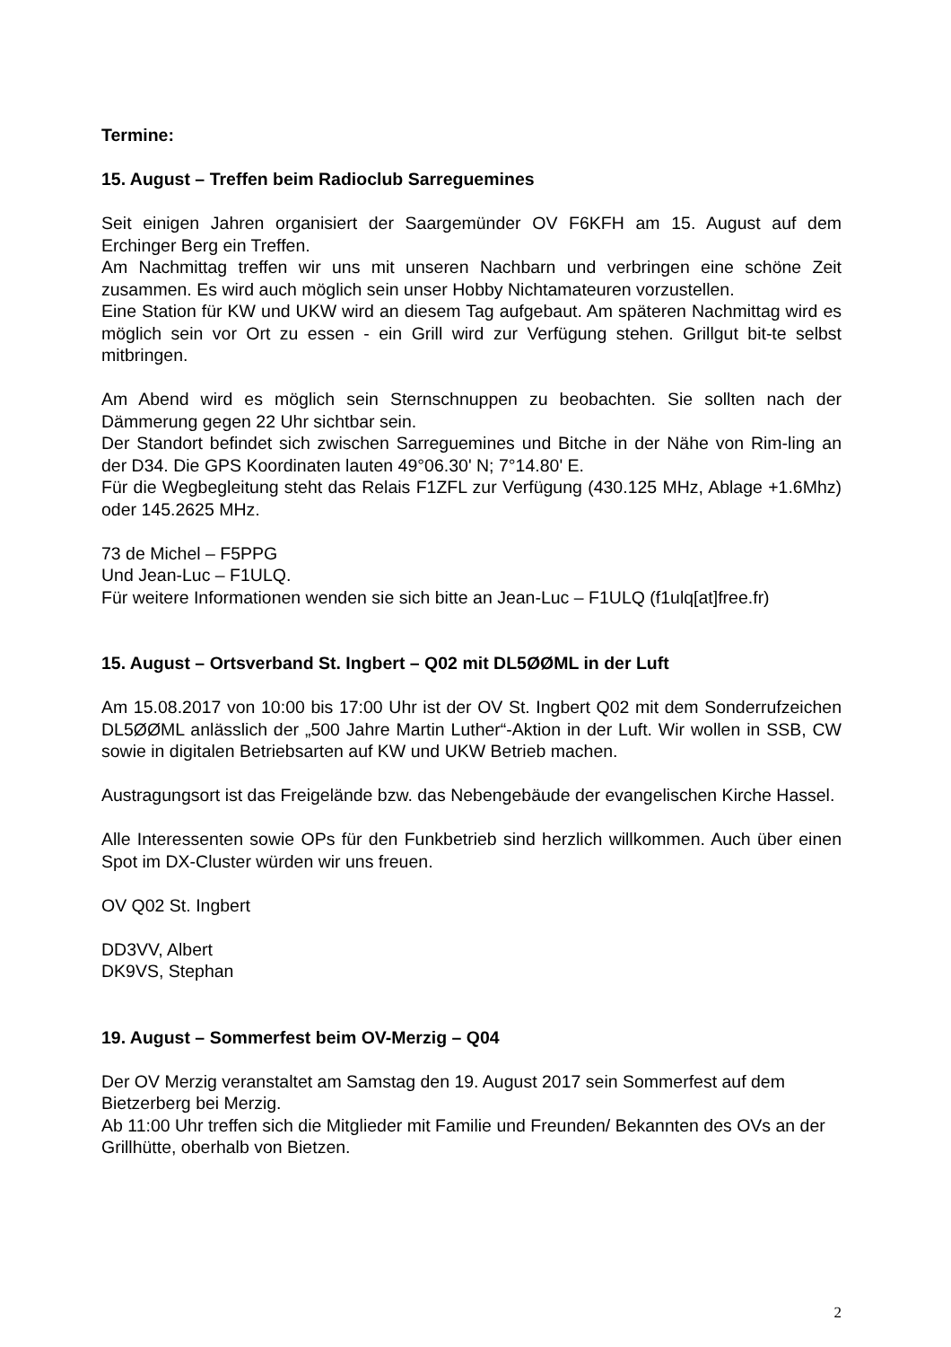Termine:
15. August – Treffen beim Radioclub Sarreguemines
Seit einigen Jahren organisiert der Saargemünder OV F6KFH am 15. August auf dem Erchinger Berg ein Treffen.
Am Nachmittag treffen wir uns mit unseren Nachbarn und verbringen eine schöne Zeit zusammen. Es wird auch möglich sein unser Hobby Nichtamateuren vorzustellen.
Eine Station für KW und UKW wird an diesem Tag aufgebaut. Am späteren Nachmittag wird es möglich sein vor Ort zu essen - ein Grill wird zur Verfügung stehen. Grillgut bit-te selbst mitbringen.
Am Abend wird es möglich sein Sternschnuppen zu beobachten. Sie sollten nach der Dämmerung gegen 22 Uhr sichtbar sein.
Der Standort befindet sich zwischen Sarreguemines und Bitche in der Nähe von Rim-ling an der D34. Die GPS Koordinaten lauten 49°06.30' N; 7°14.80' E.
Für die Wegbegleitung steht das Relais F1ZFL zur Verfügung (430.125 MHz, Ablage +1.6Mhz) oder 145.2625 MHz.
73 de Michel – F5PPG
Und Jean-Luc – F1ULQ.
Für weitere Informationen wenden sie sich bitte an Jean-Luc – F1ULQ (f1ulq[at]free.fr)
15. August – Ortsverband St. Ingbert – Q02 mit DL5ØØML in der Luft
Am 15.08.2017 von 10:00 bis 17:00 Uhr ist der OV St. Ingbert Q02 mit dem Sonderrufzeichen DL5ØØML anlässlich der „500 Jahre Martin Luther“-Aktion in der Luft. Wir wollen in SSB, CW sowie in digitalen Betriebsarten auf KW und UKW Betrieb machen.
Austragungsort ist das Freigelände bzw. das Nebengebäude der evangelischen Kirche Hassel.
Alle Interessenten sowie OPs für den Funkbetrieb sind herzlich willkommen. Auch über einen Spot im DX-Cluster würden wir uns freuen.
OV Q02 St. Ingbert
DD3VV, Albert
DK9VS, Stephan
19. August – Sommerfest beim OV-Merzig – Q04
Der OV Merzig veranstaltet am Samstag den 19. August 2017 sein Sommerfest auf dem Bietzerberg bei Merzig.
Ab 11:00 Uhr treffen sich die Mitglieder mit Familie und Freunden/ Bekannten des OVs an der Grillhütte, oberhalb von Bietzen.
2